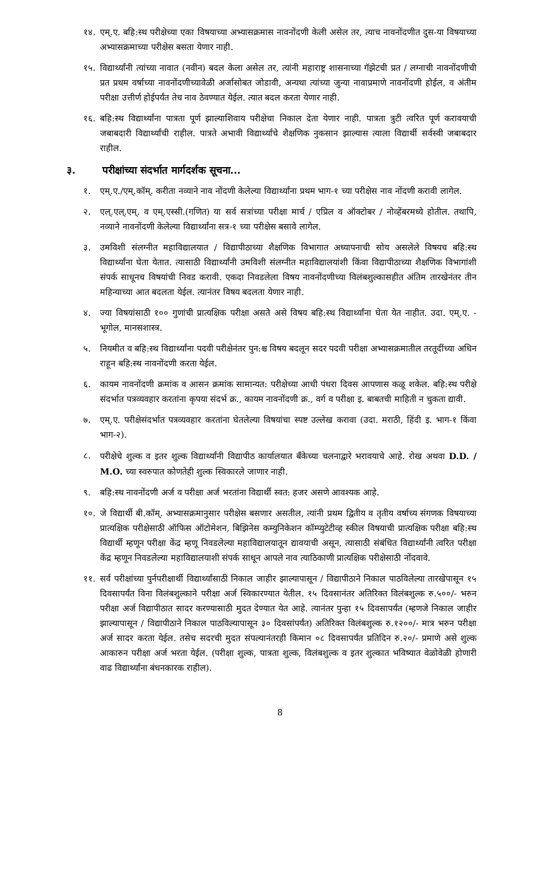१४. एम्.ए. बहि:स्थ परीक्षेच्या एका विषयाच्या अभ्यासक्रमास नावनोंदणी केली असेल तर, त्याच नावनोंदणीत दुस-या विषयाच्या अभ्यासक्रमाच्या परीक्षेस बसता येणार नाही.
१५. विद्यार्थ्यांनी त्यांच्या नावात (नवीन) बदल केला असेल तर, त्यांनी महाराष्ट्र शासनाच्या गॅझेटची प्रत / लग्नाची नावनोंदणीची प्रत प्रथम वर्षाच्या नावनोंदणीच्यावेळी अर्जासोबत जोडावी, अन्यथा त्यांच्या जुन्या नावाप्रमाणे नावनोंदणी होईल, व अंतीम परीक्षा उत्तीर्ण होईपर्यंत तेच नाव ठेवण्यात येईल. त्यात बदल करता येणार नाही.
१६. बहि:स्थ विद्यार्थ्यांना पात्रता पूर्ण झाल्याशिवाय परीक्षेचा निकाल देता येणार नाही. पात्रता त्रुटी त्वरित पूर्ण करावयाची जबाबदारी विद्यार्थ्यांची राहील. पात्रते अभावी विद्यार्थ्यांचे शैक्षणिक नुकसान झाल्यास त्याला विद्यार्थी सर्वस्वी जबाबदार राहील.
३. परीक्षांच्या संदर्भात मार्गदर्शक सूचना...
१. एम्.ए./एम्.कॉम्. करीता नव्याने नाव नोंदणी केलेल्या विद्यार्थ्यांना प्रथम भाग-१ च्या परीक्षेस नाव नोंदणी करावी लागेल.
२. एल्.एल्.एम्. व एम्.एस्सी.(गणित) या सर्व सत्रांच्या परीक्षा मार्च / एप्रिल व ऑक्टोबर / नोव्हेंबरमध्ये होतील. तथापि, नव्याने नावनोंदणी केलेल्या विद्यार्थ्यांना सत्र-१ च्या परीक्षेस बसावे लागेल.
३. उमविशी संलग्नीत महाविद्यालयात / विद्यापीठाच्या शैक्षणिक विभागात अध्यापनाची सोय असलेले विषयच बहि:स्थ विद्यार्थ्यांना घेता येतात. त्यासाठी विद्यार्थ्यांनी उमविशी संलग्नीत महाविद्यालयांशी किंवा विद्यापीठाच्या शैक्षणिक विभागांशी संपर्क साधूनच विषयांची निवड करावी. एकदा निवडलेला विषय नावनोंदणीच्या विलंबशुल्कासहीत अंतिम तारखेनंतर तीन महिन्याच्या आत बदलता येईल. त्यानंतर विषय बदलता येणार नाही.
४. ज्या विषयांसाठी १०० गुणांची प्रात्यक्षिक परीक्षा असते असे विषय बहि:स्थ विद्यार्थ्यांना घेता येत नाहीत. उदा. एम्.ए. - भूगोल, मानसशास्त्र.
५. नियमीत व बहि:स्थ विद्यार्थ्यांना पदवी परीक्षेनंतर पुन:श्च विषय बदलून सदर पदवी परीक्षा अभ्यासक्रमातील तरतूदींच्या अधिन राहून बहि:स्थ नावनोंदणी करता येईल.
६. कायम नावनोंदणी क्रमांक व आसन क्रमांक सामान्यत: परीक्षेच्या आधी पंधरा दिवस आपणास कळू शकेल. बहि:स्थ परीक्षे संदर्भात पत्रव्यवहार करतांना कृपया संदर्भ क्र., कायम नावनोंदणी क्र., वर्ग व परीक्षा इ. बाबतची माहिती न चुकता द्यावी.
७. एम्.ए. परीक्षेसंदर्भात पत्रव्यवहार करतांना घेतलेल्या विषयांचा स्पष्ट उल्लेख करावा (उदा. मराठी, हिंदी इ. भाग-१ किंवा भाग-२).
८. परीक्षेचे शुल्क व इतर शुल्क विद्यार्थ्यांनी विद्यापीठ कार्यालयात बँकेच्या चलनाद्वारे भरावयाचे आहे. रोख अथवा D.D. / M.O. च्या स्वरुपात कोणतेही शुल्क स्विकारले जाणार नाही.
९. बहि:स्थ नावनोंदणी अर्ज व परीक्षा अर्ज भरतांना विद्यार्थी स्वत: हजर असणे आवश्यक आहे.
१०. जे विद्यार्थी बी.कॉम्. अभ्यासक्रमानुसार परीक्षेस बसणार असतील, त्यांनी प्रथम द्वितीय व तृतीय वर्षाच्य संगणक विषयाच्या प्रात्यक्षिक परीक्षेसाठी ऑफिस ऑटोमेशन, बिझिनेस कम्युनिकेशन कॉम्प्युटेटीव्ह स्कील विषयाची प्रात्यक्षिक परीक्षा बहि:स्थ विद्यार्थी म्हणून परीक्षा केंद्र म्हणू निवडलेल्या महाविद्यालयातून द्यावयाची असून, त्यासाठी संबंधित विद्यार्थ्यांनी त्वरित परीक्षा केंद्र म्हणून निवडलेल्या महाविद्यालयाशी संपर्क साधून आपले नाव त्याठिकाणी प्रात्यक्षिक परीक्षेसाठी नोंदवावे.
११. सर्व परीक्षांच्या पुर्नपरीक्षार्थी विद्यार्थ्यांसाठी निकाल जाहीर झाल्यापासून / विद्यापीठाने निकाल पाठविलेल्या तारखेपासून १५ दिवसापर्यंत विना विलंबशुल्काने परीक्षा अर्ज स्विकारण्यात येतील. १५ दिवसानंतर अतिरिक्त विलंबशुल्क रु.५००/- भरुन परीक्षा अर्ज विद्यापीठात सादर करण्यासाठी मुदत देण्यात येत आहे. त्यानंतर पुन्हा १५ दिवसापर्यंत (म्हणजे निकाल जाहीर झाल्यापासून / विद्यापीठाने निकाल पाठविल्यापासून ३० दिवसांपर्यंत) अतिरिक्त विलंबशुल्क रु.१२००/- मात्र भरुन परीक्षा अर्ज सादर करता येईल. तसेच सदरची मुदत संपल्यानंतरही किमान ०८ दिवसापर्यंत प्रतिदिन रु.२०/- प्रमाणे असे शुल्क आकारुन परीक्षा अर्ज भरता येईल. (परीक्षा शुल्क, पात्रता शुल्क, विलंबशुल्क व इतर शुल्कात भविष्यात वेळोवेळी होणारी वाढ विद्यार्थ्यांना बंधनकारक राहील).
8